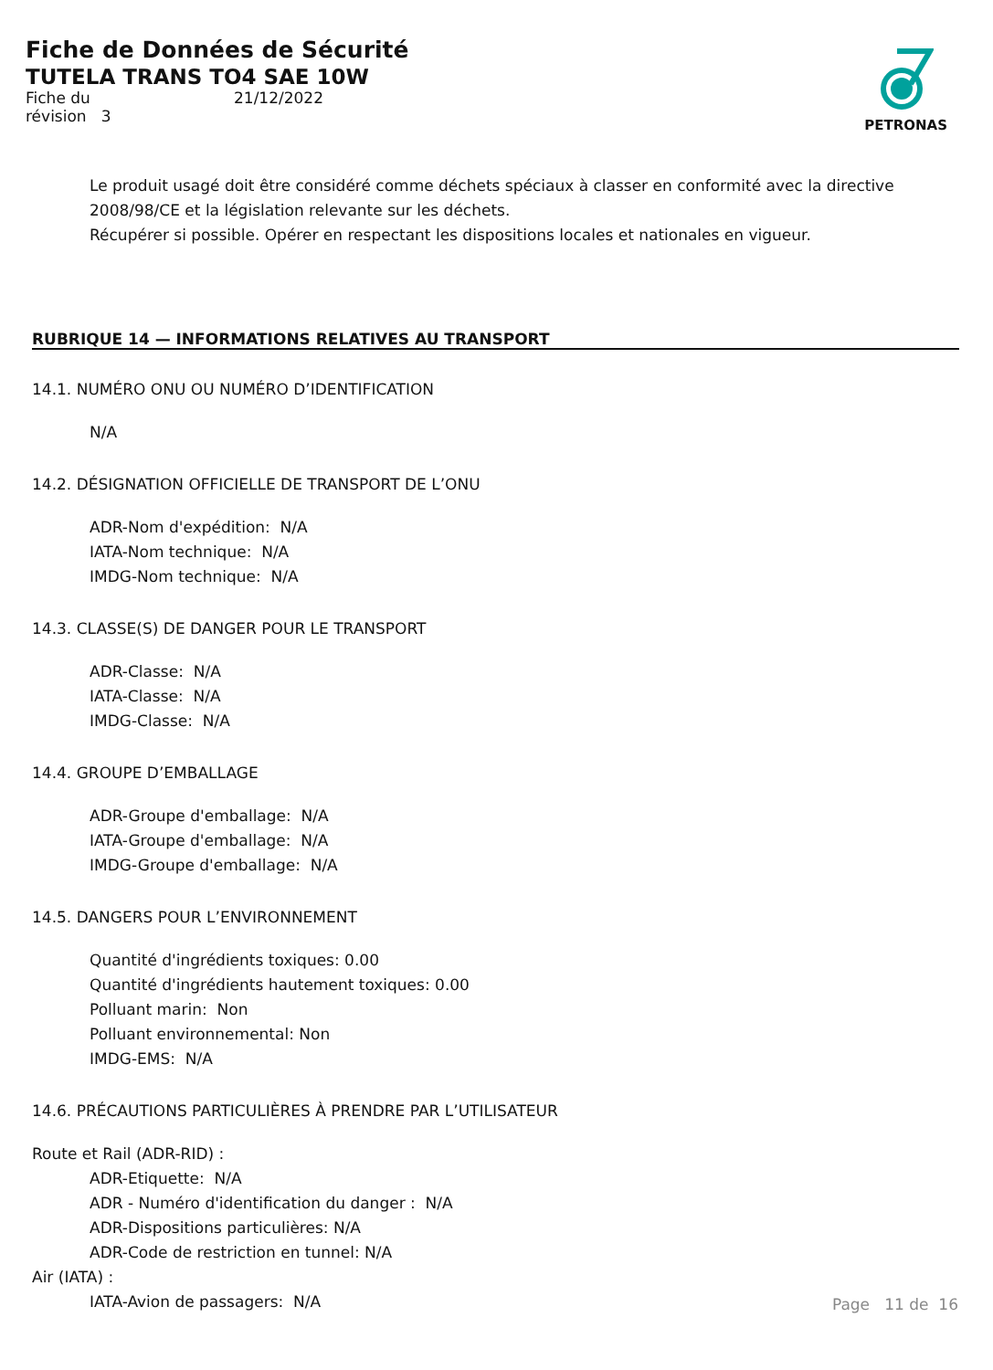Fiche de Données de Sécurité
TUTELA TRANS TO4 SAE 10W
Fiche du 21/12/2022
révision 3
PETRONAS
Le produit usagé doit être considéré comme déchets spéciaux à classer en conformité avec la directive 2008/98/CE et la législation relevante sur les déchets.
Récupérer si possible. Opérer en respectant les dispositions locales et nationales en vigueur.
RUBRIQUE 14 — INFORMATIONS RELATIVES AU TRANSPORT
14.1. NUMÉRO ONU OU NUMÉRO D’IDENTIFICATION
N/A
14.2. DÉSIGNATION OFFICIELLE DE TRANSPORT DE L’ONU
ADR-Nom d'expédition: N/A
IATA-Nom technique: N/A
IMDG-Nom technique: N/A
14.3. CLASSE(S) DE DANGER POUR LE TRANSPORT
ADR-Classe: N/A
IATA-Classe: N/A
IMDG-Classe: N/A
14.4. GROUPE D’EMBALLAGE
ADR-Groupe d'emballage: N/A
IATA-Groupe d'emballage: N/A
IMDG-Groupe d'emballage: N/A
14.5. DANGERS POUR L’ENVIRONNEMENT
Quantité d'ingrédients toxiques: 0.00
Quantité d'ingrédients hautement toxiques: 0.00
Polluant marin: Non
Polluant environnemental: Non
IMDG-EMS: N/A
14.6. PRÉCAUTIONS PARTICULIÈRES À PRENDRE PAR L’UTILISATEUR
Route et Rail (ADR-RID) :
ADR-Etiquette: N/A
ADR - Numéro d'identification du danger : N/A
ADR-Dispositions particulières: N/A
ADR-Code de restriction en tunnel: N/A
Air (IATA) :
IATA-Avion de passagers: N/A
Page 11 de 16